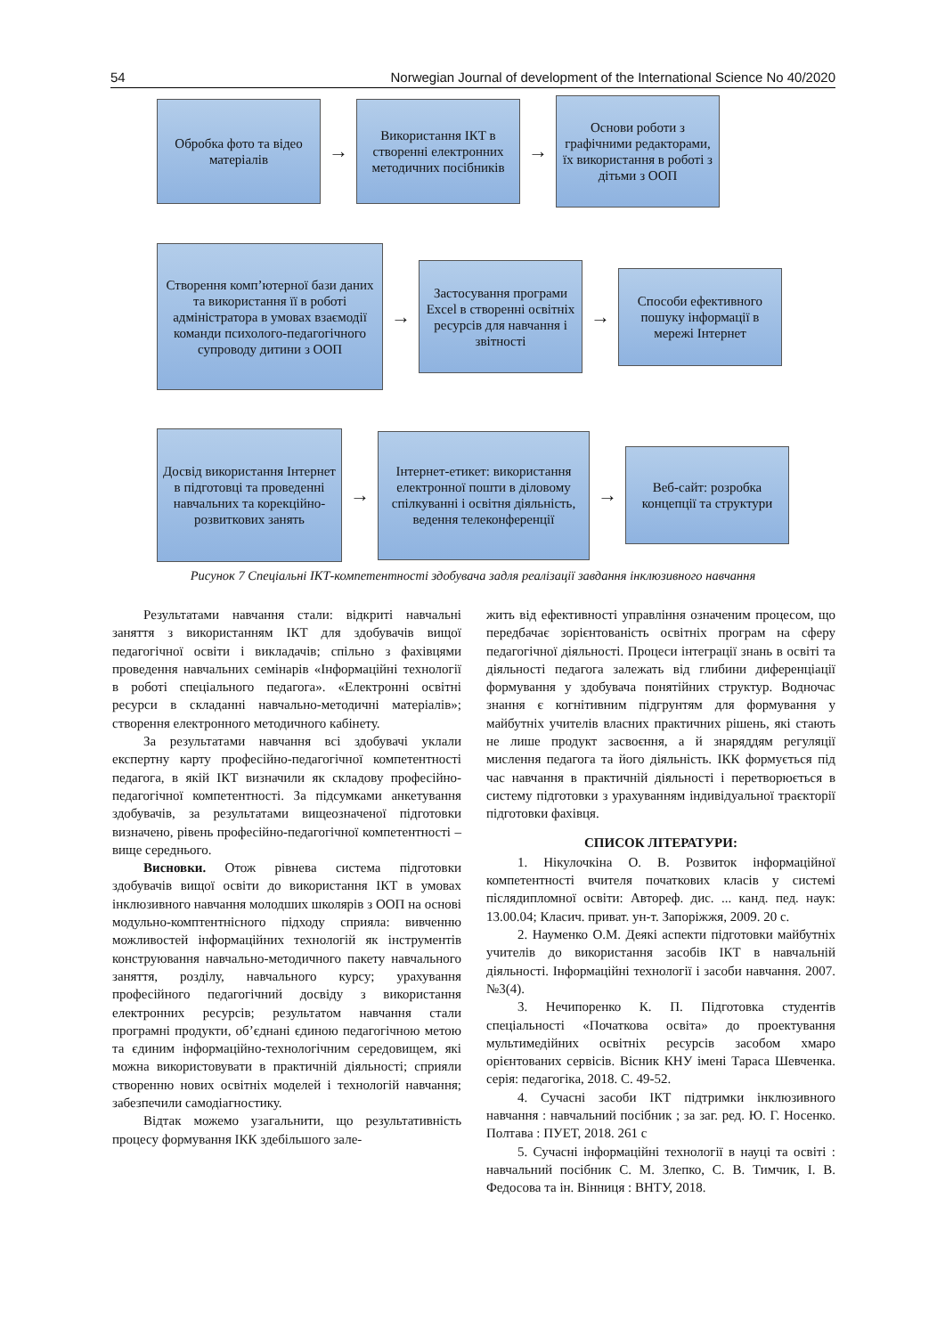54 Norwegian Journal of development of the International Science No 40/2020
Обробка фото та відео матеріалів
→
Використання ІКТ в створенні електронних методичних посібників
→
Основи роботи з графічними редакторами, їх використання в роботі з дітьми з ООП
Створення комп’ютерної бази даних та використання її в роботі адміністратора в умовах взаємодії команди психолого-педагогічного супроводу дитини з ООП
→
Застосування програми Excel в створенні освітніх ресурсів для навчання і звітності
→
Способи ефективного пошуку інформації в мережі Інтернет
Досвід використання Інтернет в підготовці та проведенні навчальних та корекційно-розвиткових занять
→
Інтернет-етикет: використання електронної пошти в діловому спілкуванні і освітня діяльність, ведення телеконференції
→
Веб-сайт: розробка концепції та структури
Рисунок 7 Спеціальні ІКТ-компетентності здобувача задля реалізації завдання інклюзивного навчання
Результатами навчання стали: відкриті навчальні заняття з використанням ІКТ для здобувачів вищої педагогічної освіти і викладачів; спільно з фахівцями проведення навчальних семінарів «Інформаційні технології в роботі спеціального педагога». «Електронні освітні ресурси в складанні навчально-методичні матеріалів»; створення електронного методичного кабінету.
За результатами навчання всі здобувачі уклали експертну карту професійно-педагогічної компетентності педагога, в якій ІКТ визначили як складову професійно-педагогічної компетентності. За підсумками анкетування здобувачів, за результатами вищеозначеної підготовки визначено, рівень професійно-педагогічної компетентності – вище середнього.
Висновки. Отож рівнева система підготовки здобувачів вищої освіти до використання ІКТ в умовах інклюзивного навчання молодших школярів з ООП на основі модульно-комптентнісного підходу сприяла: вивченню можливостей інформаційних технологій як інструментів конструювання навчально-методичного пакету навчального заняття, розділу, навчального курсу; урахування професійного педагогічний досвіду з використання електронних ресурсів; результатом навчання стали програмні продукти, об’єднані єдиною педагогічною метою та єдиним інформаційно-технологічним середовищем, які можна використовувати в практичній діяльності; сприяли створенню нових освітніх моделей і технологій навчання; забезпечили самодіагностику.
Відтак можемо узагальнити, що результативність процесу формування ІКК здебільшого зале-
жить від ефективності управління означеним процесом, що передбачає зорієнтованість освітніх програм на сферу педагогічної діяльності. Процеси інтеграції знань в освіті та діяльності педагога залежать від глибини диференціації формування у здобувача понятійних структур. Водночас знання є когнітивним підгрунтям для формування у майбутніх учителів власних практичних рішень, які стають не лише продукт засвоєння, а й знаряддям регуляції мислення педагога та його діяльність. ІКК формується під час навчання в практичній діяльності і перетворюється в систему підготовки з урахуванням індивідуальної траєкторії підготовки фахівця.
СПИСОК ЛІТЕРАТУРИ:
1. Нікулочкіна О. В. Розвиток інформаційної компетентності вчителя початкових класів у системі післядипломної освіти: Автореф. дис. ... канд. пед. наук: 13.00.04; Класич. приват. ун-т. Запоріжжя, 2009. 20 с.
2. Науменко О.М. Деякі аспекти підготовки майбутніх учителів до використання засобів ІКТ в навчальній діяльності. Інформаційні технології і засоби навчання. 2007. №3(4).
3. Нечипоренко К. П. Підготовка студентів спеціальності «Початкова освіта» до проектування мультимедійних освітніх ресурсів засобом хмаро орієнтованих сервісів. Вісник КНУ імені Тараса Шевченка. серія: педагогіка, 2018. С. 49-52.
4. Сучасні засоби ІКТ підтримки інклюзивного навчання : навчальний посібник ; за заг. ред. Ю. Г. Носенко. Полтава : ПУЕТ, 2018. 261 с
5. Сучасні інформаційні технології в науці та освіті : навчальний посібник С. М. Злепко, С. В. Тимчик, І. В. Федосова та ін. Вінниця : ВНТУ, 2018.